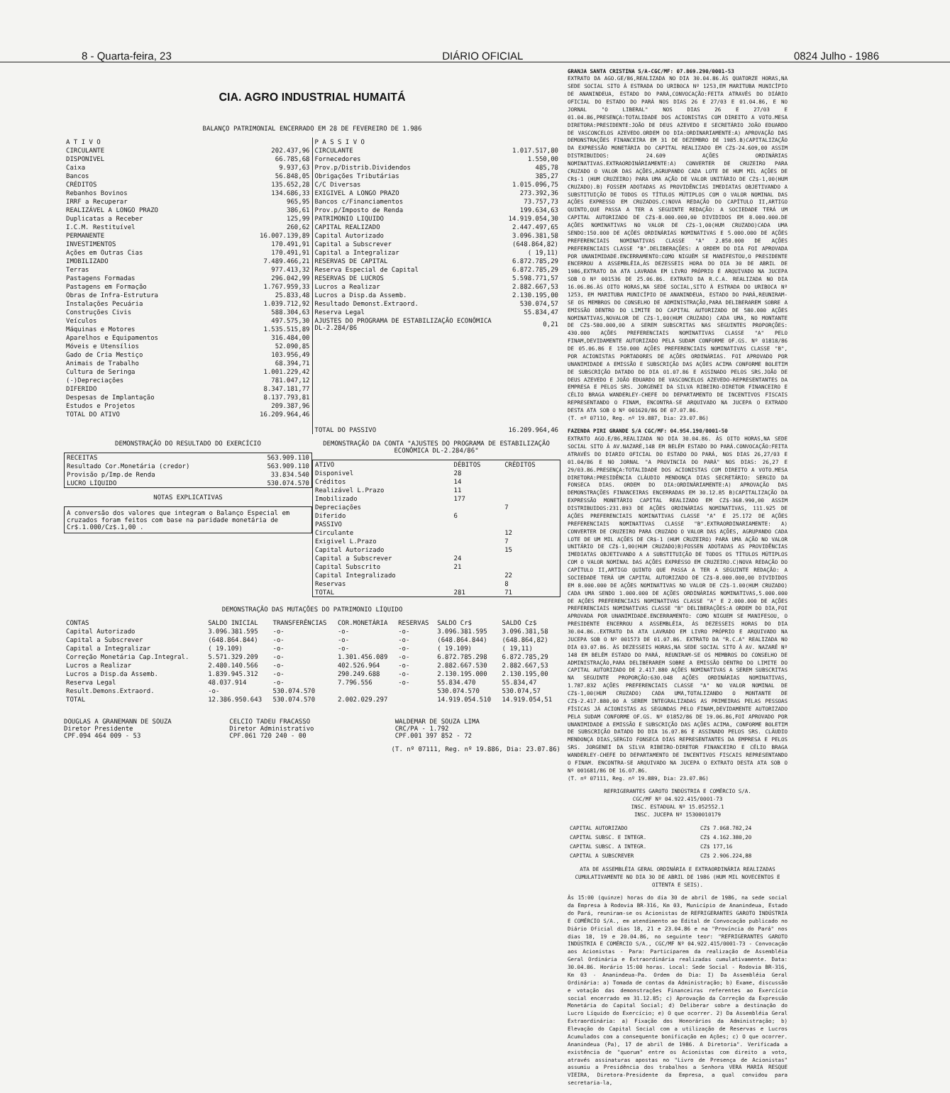8 - Quarta-feira, 23 DIÁRIO OFICIAL 0824 Julho - 1986
CIA. AGRO INDUSTRIAL HUMAITÁ
BALANÇO PATRIMONIAL ENCERRADO EM 28 DE FEVEREIRO DE 1.986
| A T I V O | |
| --- | --- |
| CIRCULANTE | 202.437,96 |
| DISPONIVEL | 66.785,68 |
| Caixa | 9.937,63 |
| Bancos | 56.848,05 |
| CRÉDITOS | 135.652,28 |
| Rebanhos Bovinos | 134.686,33 |
| IRRF a Recuperar | 965,95 |
| REALIZÁVEL A LONGO PRAZO | 386,61 |
| Duplicatas a Receber | 125,99 |
| I.C.M. Restituível | 260,62 |
| PERMANENTE | 16.007.139,89 |
| INVESTIMENTOS | 170.491,91 |
| Ações em Outras Cias | 170.491,91 |
| IMOBILIZADO | 7.489.466,21 |
| Terras | 977.413,32 |
| Pastagens Formadas | 296.042,99 |
| Pastagens em Formação | 1.767.959,33 |
| Obras de Infra-Estrutura | 25.833,48 |
| Instalações Pecuária | 1.039.712,92 |
| Construções Civis | 588.304,63 |
| Veículos | 497.575,30 |
| Máquinas e Motores | 1.535.515,89 |
| Aparelhos e Equipamentos | 316.484,00 |
| Móveis e Utensílios | 52.090,85 |
| Gado de Cria Mestiço | 103.956,49 |
| Animais de Trabalho | 68.394,71 |
| Cultura de Seringa | 1.001.229,42 |
| (-)Depreciações | 781.047,12 |
| DIFERIDO | 8.347.181,77 |
| Despesas de Implantação | 8.137.793,81 |
| Estudos e Projetos | 209.387,96 |
| TOTAL DO ATIVO | 16.209.964,46 |
| P A S S I V O | |
| --- | --- |
| CIRCULANTE | 1.017.517,80 |
| Fornecedores | 1.550,00 |
| Prov.p/Distrib.Dividendos | 485,78 |
| Obrigações Tributárias | 385,27 |
| C/C Diversas | 1.015.096,75 |
| EXIGIVEL A LONGO PRAZO | 273.392,36 |
| Bancos c/Financiamentos | 73.757,73 |
| Prov.p/Imposto de Renda | 199.634,63 |
| PATRIMONIO LIQUIDO | 14.919.054,30 |
| CAPITAL REALIZADO | 2.447.497,65 |
| Capital Autorizado | 3.096.381,58 |
| Capital a Subscrever | (648.864,82) |
| Capital a Integralizar | ( 19,11) |
| RESERVAS DE CAPITAL | 6.872.785,29 |
| Reserva Especial de Capital | 6.872.785,29 |
| RESERVAS DE LUCROS | 5.598.771,57 |
| Lucros a Realizar | 2.882.667,53 |
| Lucros a Disp.da Assemb. | 2.130.195,00 |
| Resultado Demonst.Extraord. | 530.074,57 |
| Reserva Legal | 55.834,47 |
| AJUSTES DO PROGRAMA DE ESTABILIZAÇÃO ECONÔMICA DL-2.284/86 | 0,21 |
| TOTAL DO PASSIVO | 16.209.964,46 |
DEMONSTRAÇÃO DO RESULTADO DO EXERCÍCIO
| RECEITAS | 563.909.110 |
| Resultado Cor.Monetária (credor) | 563.909.110 |
| Provisão p/Imp.de Renda | 33.834.540 |
| LUCRO LÍQUIDO | 530.074.570 |
NOTAS EXPLICATIVAS
A conversão dos valores que integram o Balanço Especial em cruzados foram feitos com base na paridade monetária de Cr$.1.000/Cz$.1,00 .
DEMONSTRAÇÃO DA CONTA "AJUSTES DO PROGRAMA DE ESTABILIZAÇÃO ECONÔMICA DL-2.284/86"
| ATIVO | DÉBITOS | CRÉDITOS |
| --- | --- | --- |
| Disponivel | 28 | |
| Créditos | 14 | |
| Realizável L.Prazo | 11 | |
| Imobilizado | 177 | |
| Depreciações | | 7 |
| Diferido | 6 | |
| PASSIVO | | |
| Circulante | | 12 |
| Exigivel L.Prazo | | 7 |
| Capital Autorizado | | 15 |
| Capital a Subscrever | 24 | |
| Capital Subscrito | 21 | |
| Capital Integralizado | | 22 |
| Reservas | | 8 |
| TOTAL | 281 | 71 |
DEMONSTRAÇÃO DAS MUTAÇÕES DO PATRIMONIO LÍQUIDO
| CONTAS | SALDO INICIAL | TRANSFERÊNCIAS | COR.MONETÁRIA | RESERVAS | SALDO Cr$ | SALDO Cz$ |
| --- | --- | --- | --- | --- | --- | --- |
| Capital Autorizado | 3.096.381.595 | -o- | -o- | -o- | 3.096.381.595 | 3.096.381,58 |
| Capital a Subscrever | (648.864.844) | -o- | -o- | -o- | (648.864.844) | (648.864,82) |
| Capital a Integralizar | ( 19.109) | -o- | -o- | -o- | ( 19.109) | ( 19,11) |
| Correção Monetária Cap.Integral. | 5.571.329.209 | -o- | 1.301.456.089 | -o- | 6.872.785.298 | 6.872.785,29 |
| Lucros a Realizar | 2.480.140.566 | -o- | 402.526.964 | -o- | 2.882.667.530 | 2.882.667,53 |
| Lucros a Disp.da Assemb. | 1.839.945.312 | -o- | 290.249.688 | -o- | 2.130.195.000 | 2.130.195,00 |
| Reserva Legal | 48.037.914 | -o- | 7.796.556 | -o- | 55.834.470 | 55.834,47 |
| Result.Demons.Extraord. | -o- | 530.074.570 | | | 530.074.570 | 530.074,57 |
| TOTAL | 12.386.950.643 | 530.074.570 | 2.002.029.297 | | 14.919.054.510 | 14.919.054,51 |
DOUGLAS A GRANEMANN DE SOUZA
Diretor Presidente
CPF.094 464 009 - 53
CELCIO TADEU FRACASSO
Diretor Administrativo
CPF.061 720 240 - 00
WALDEMAR DE SOUZA LIMA
CRC/PA - 1.792
CPF.001 397 852 - 72
(T. nº 07111, Reg. nº 19.886, Dia: 23.07.86)
GRANJA SANTA CRISTINA S/A-CGC/MF: 07.869.290/0001-53
EXTRATO DA AGO.GE/86,REALIZADA NO DIA 30.04.86.ÀS QUATORZE HORAS,NA SEDE SOCIAL SITO À ESTRADA DO URIBOCA Nº 1253,EM MARITUBA MUNICÍPIO DE ANANINDEUA, ESTADO DO PARÁ,CONVOCAÇÃO:FEITA ATRAVÉS DO DIÁRIO OFICIAL DO ESTADO DO PARÁ NOS DIAS 26 E 27/03 E 01.04.86, E NO JORNAL "O LIBERAL" NOS DIAS 26 E 27/03 E 01.04.86,PRESENÇA:TOTALIDADE DOS ACIONISTAS COM DIREITO A VOTO.MESA DIRETORA:PRESIDENTE:JOÃO DE DEUS AZEVEDO E SECRETÁRIO JOÃO EDUARDO DE VASCONCELOS AZEVEDO.ORDEM DO DIA:ORDINARIAMENTE:A) APROVAÇÃO DAS DEMONSTRAÇÕES FINANCEIRA EM 31 DE DEZEMBRO DE 1985.B)CAPITALIZAÇÃO DA EXPRESSÃO MONETÁRIA DO CAPITAL REALIZADO EM CZ$-24.609,00 ASSIM DISTRIBUIDOS: 24.609 AÇÕES ORDINÁRIAS NOMINATIVAS.EXTRAORDINÁRIAMENTE:A) CONVERTER DE CRUZEIRO PARA CRUZADO O VALOR DAS AÇÕES,AGRUPANDO CADA LOTE DE HUM MIL AÇÕES DE CR$-1 (HUM CRUZEIRO) PARA UMA AÇÃO DE VALOR UNITÁRIO DE CZ$-1,00(HUM CRUZADO).B) FOSSEM ADOTADAS AS PROVIDÊNCIAS IMEDIATAS OBJETIVANDO A SUBSTITUIÇÃO DE TODOS OS TÍTULOS MÚTIPLOS COM O VALOR NOMINAL DAS AÇÕES EXPRESSO EM CRUZADOS.C)NOVA REDAÇÃO DO CAPÍTULO II,ARTIGO QUINTO,QUE PASSA A TER A SEGUINTE REDAÇÃO: A SOCIEDADE TERÁ UM CAPITAL AUTORIZADO DE CZ$-8.000.000,00 DIVIDIDOS EM 8.000.000.DE AÇÕES NOMINATIVAS NO VALOR DE CZ$-1,00(HUM CRUZADO)CADA UMA SENDO:150.000 DE AÇÕES ORDINÁRIAS NOMINATIVAS E 5.000.000 DE AÇÕES PREFERENCIAIS NOMINATIVAS CLASSE "A" 2.850.000 DE AÇÕES PREFERENCIAIS CLASSE "B".DELIBERAÇÕES: A ORDEM DO DIA FOI APROVADA POR UNANIMIDADE.ENCERRAMENTO:COMO NIGUÉM SE MANIFESTOU,O PRESIDENTE ENCERROU A ASSEMBLÉIA,ÀS DEZESSEIS HORA DO DIA 30 DE ABRIL DE 1986,EXTRATO DA ATA LAVRADA EM LIVRO PRÓPRIO E ARQUIVADO NA JUCEPA SOB O Nº 001536 DE 25.06.86. EXTRATO DA R.C.A. REALIZADA NO DIA 16.06.86.ÀS OITO HORAS,NA SEDE SOCIAL,SITO À ESTRADA DO URIBOCA Nº 1253, EM MARITUBA MUNICÍPIO DE ANANINDEUA, ESTADO DO PARÁ,REUNIRAM-SE OS MEMBROS DO CONSELHO DE ADMINISTRAÇÃO,PARA DELIBERAREM SOBRE A EMISSÃO DENTRO DO LIMITE DO CAPITAL AUTORIZADO DE 580.000 AÇÕES NOMINATIVAS,NOVALOR DE CZ$-1,00(HUM CRUZADO) CADA UMA, NO MONTANTE DE CZ$-580.000,00 A SEREM SUBSCRITAS NAS SEGUINTES PROPORÇÕES: 430.000 AÇÕES PREFERENCIAIS NOMINATIVAS CLASSE "A" PELO FINAM,DEVIDAMENTE AUTORIZADO PELA SUDAM CONFORME OF.GS. Nº 01818/86 DE 05.06.86 E 150.000 AÇÕES PREFERENCIAIS NOMINATIVAS CLASSE "B", POR ACIONISTAS PORTADORES DE AÇÕES ORDINÁRIAS. FOI APROVADO POR UNANIMIDADE A EMISSÃO E SUBSCRIÇÃO DAS AÇÕES ACIMA CONFORME BOLETIM DE SUBSCRIÇÃO DATADO DO DIA 01.07.86 E ASSINADO PELOS SRS.JOÃO DE DEUS AZEVEDO E JOÃO EDUARDO DE VASCONCELOS AZEVEDO-REPRESENTANTES DA EMPRESA E PELOS SRS. JORGENEI DA SILVA RIBEIRO-DIRETOR FINANCEIRO E CÉLIO BRAGA WANDERLEY-CHEFE DO DEPARTAMENTO DE INCENTIVOS FISCAIS REPRESENTANDO O FINAM, ENCONTRA-SE ARQUIVADO NA JUCEPA O EXTRADO DESTA ATA SOB O Nº 001620/86 DE 07.07.86.
(T. nº 07110, Reg. nº 19.887, Dia: 23.07.86)
FAZENDA PIRI GRANDE S/A CGC/MF: 04.954.190/0001-50
EXTRATO AGO.E/86,REALIZADA NO DIA 30.04.86. ÀS OITO HORAS,NA SEDE SOCIAL SITO À AV.NAZARÉ,148 EM BELÉM ESTADO DO PARÁ.CONVOCAÇÃO:FEITA ATRAVÉS DO DIARIO OFICIAL DO ESTADO DO PARÁ, NOS DIAS 26,27/03 E 01.04/86 E NO JORNAL "A PROVINCIA DO PARÁ" NOS DIAS: 26,27 E 29/03.86.PRESENÇA:TOTALIDADE DOS ACIONISTAS COM DIREITO A VOTO.MESA DIRETORA:PRESIDÊNCIA CLÁUDIO MENDONÇA DIAS SECRETÁRIO: SERGIO DA FONSECA DIAS. ORDEM DO DIA:ORDINÁRIAMENTE:A) APROVAÇÃO DAS DEMONSTRAÇÕES FINANCEIRAS ENCERRADAS EM 30.12.85 B)CAPITALIZAÇÃO DA EXPRESSÃO MONETÁRIO CAPITAL REALIZADO EM CZ$-368.990,00 ASSIM DISTRIBUIDOS:231.893 DE AÇÕES ORDINÁRIAS NOMINATIVAS, 111.925 DE AÇÕES PREFERENCIAIS NOMINATIVAS CLASSE "A" E 25.172 DE AÇÕES PREFERENCIAIS NOMINATIVAS CLASSE "B".EXTRAORDINARIAMENTE: A) CONVERTER DE CRUZEIRO PARA CRUZADO O VALOR DAS AÇÕES, AGRUPANDO CADA LOTE DE UM MIL AÇÕES DE CR$-1 (HUM CRUZEIRO) PARA UMA AÇÃO NO VALOR UNITÁRIO DE CZ$-1,00(HUM CRUZADO)B)FOSSEN ADOTADAS AS PROVIDÊNCIAS IMEDIATAS OBJETIVANDO A A SUBSTITUIÇÃO DE TODOS OS TÍTULOS MÚTIPLOS COM O VALOR NOMINAL DAS AÇÕES EXPRESSO EM CRUZEIRO.C)NOVA REDAÇÃO DO CAPÍTULO II,ARTIGO QUINTO QUE PASSA A TER A SEGUINTE REDAÇÃO: A SOCIEDADE TERÁ UM CAPITAL AUTORIZADO DE CZ$-8.000.000,00 DIVIDIDOS EM 8.000.000 DE AÇÕES NOMINATIVAS NO VALOR DE CZ$-1.00(HUM CRUZADO) CADA UMA SENDO 1.000.000 DE AÇÕES ORDINÁRIAS NOMINATIVAS,5.000.000 DE AÇÕES PREFERENCIAIS NOMINATIVAS CLASSE "A" E 2.000.000 DE AÇÕES PREFERENCIAIS NOMINATIVAS CLASSE "B" DELIBERAÇÕES:A ORDEM DO DIA,FOI APROVADA POR UNANIMIDADE.ENCERRAMENTO: COMO NIGUEM SE MANIFESOU, O PRESIDENTE ENCERROU A ASSEMBLÉIA, ÀS DEZESSEIS HORAS DO DIA 30.04.86..EXTRATO DA ATA LAVRADO EM LIVRO PRÓPRIO E ARQUIVADO NA JUCEPA SOB O Nº 001573 DE 01.07.86. EXTRATO DA "R.C.A" REALIZADA NO DIA 03.07.86. ÀS DEZESSEIS HORAS,NA SEDE SOCIAL SITO À AV. NAZARÉ Nº 148 EM BELÉM ESTADO DO PARÁ, REUNIRAM-SE OS MEMBROS DO CONSELHO DE ADMINISTRAÇÃO,PARA DELIBERAREM SOBRE A EMISSÃO DENTRO DO LIMITE DO CAPITAL AUTORIZADO DE 2.417.880 AÇÕES NOMINATIVAS A SEREM SUBSCRITAS NA SEGUINTE PROPORÇÃO:630.048 AÇÕES ORDINÁRIAS NOMINATIVAS, 1.787.832 AÇÕES PREFERENCIAIS CLASSE "A" NO VALOR NOMINAL DE CZ$-1,00(HUM CRUZADO) CADA UMA,TOTALIZANDO O MONTANTE DE CZ$-2.417.880,00 A SEREM INTEGRALIZADAS AS PRIMEIRAS PELAS PESSOAS FÍSICAS JÁ ACIONISTAS AS SEGUNDAS PELO FINAM,DEVIDAMENTE AUTORIZADO PELA SUDAM CONFORME OF.GS. Nº 01852/86 DE 19.06.86,FOI APROVADO POR UNANIMIDADE A EMISSÃO E SUBSCRIÇÃO DAS AÇÕES ACIMA, CONFORME BOLETIM DE SUBSCRIÇÃO DATADO DO DIA 16.07.86 E ASSINADO PELOS SRS. CLÁUDIO MENDONÇA DIAS,SERGIO FONSECA DIAS REPRESENTANTES DA EMPRESA E PELOS SRS. JORGENEI DA SILVA RIBEIRO-DIRETOR FINANCEIRO E CÉLIO BRAGA WANDERLEY-CHEFE DO DEPARTAMENTO DE INCENTIVOS FISCAIS REPRESENTANDO O FINAM. ENCONTRA-SE ARQUIVADO NA JUCEPA O EXTRATO DESTA ATA SOB O Nº 001681/86 DE 16.07.86.
(T. nº 07111, Reg. nº 19.889, Dia: 23.07.86)
REFRIGERANTES GAROTO INDÚSTRIA E COMÉRCIO S/A.
CGC/MF Nº 04.922.415/0001-73
INSC. ESTADUAL Nº 15.052552.1
INSC. JUCEPA Nº 15300010179
| CAPITAL AUTORIZADO | CZ$ 7.068.782,24 |
| CAPITAL SUBSC. E INTEGR. | CZ$ 4.162.380,20 |
| CAPITAL SUBSC. A INTEGR. | CZ$ 177,16 |
| CAPITAL A SUBSCREVER | CZ$ 2.906.224,88 |
ATA DE ASSEMBLÉIA GERAL ORDINÁRIA E EXTRAORDINÁRIA REALIZADAS CUMULATIVAMENTE NO DIA 30 DE ABRIL DE 1986 (HUM MIL NOVECENTOS E OITENTA E SEIS).
Às 15:00 (quinze) horas do dia 30 de abril de 1986, na sede social da Empresa à Rodovia BR-316, Km 03, Município de Ananindeua, Estado do Pará, reuniram-se os Acionistas de REFRIGERANTES GAROTO INDÚSTRIA E COMÉRCIO S/A., em atendimento ao Edital de Convocação publicado no Diário Oficial dias 18, 21 e 23.04.86 e na "Província do Pará" nos dias 18, 19 e 20.04.86, no seguinte teor: "REFRIGERANTES GAROTO INDÚSTRIA E COMÉRCIO S/A., CGC/MF Nº 04.922.415/0001-73 - Convocação aos Acionistas - Para: Participarem da realização de Assembléia Geral Ordinária e Extraordinária realizadas cumulativamente. Data: 30.04.86. Horário 15:00 horas. Local: Sede Social - Rodovia BR-316, Km 03 - Ananindeua-Pa. Ordem do Dia: I) Da Assembléia Geral Ordinária: a) Tomada de contas da Administração; b) Exame, discussão e votação das demonstrações Financeiras referentes ao Exercício social encerrado em 31.12.85; c) Aprovação da Correção da Expressão Monetária do Capital Social; d) Deliberar sobre a destinação do Lucro Líquido do Exercício; e) O que ocorrer. 2) Da Assembléia Geral Extraordinária: a) Fixação dos Honorários da Administração; b) Elevação do Capital Social com a utilização de Reservas e Lucros Acumulados com a consequente bonificação em Ações; c) O que ocorrer. Ananindeua (Pa), 17 de abril de 1986. A Diretoria". Verificada a existência de "quorum" entre os Acionistas com direito a voto, através assinaturas apostas no "Livro de Presença de Acionistas" assumiu a Presidência dos trabalhos a Senhora VERA MARIA RESQUE VIEIRA, Diretora-Presidente da Empresa, a qual convidou para secretaria-la,